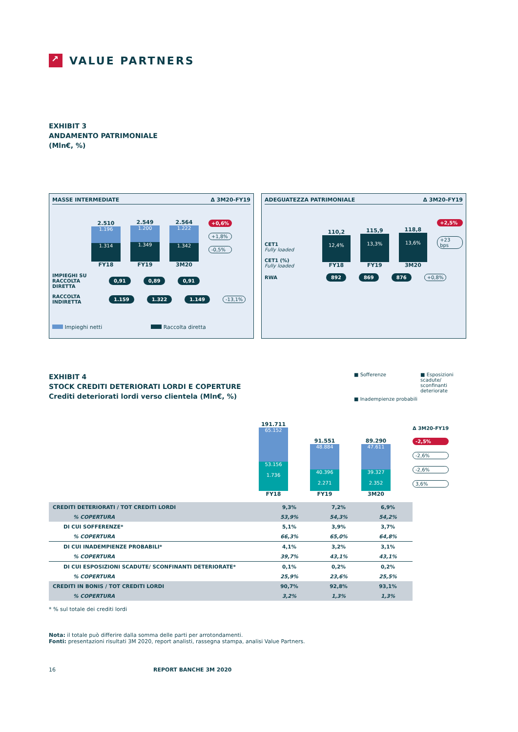↗
VALUE PARTNERS
EXHIBIT 3
ANDAMENTO PATRIMONIALE
(Mln€, %)
MASSE INTERMEDIATE Δ 3M20-FY19
2.510
1.196
1.314
FY18
2.549
1.200
1.349
FY19
2.564
1.222
1.342
3M20
+0,6%
+1,8%
-0,5%
IMPIEGHI SU RACCOLTA DIRETTA 0,91 0,89 0,91
RACCOLTA INDIRETTA 1.159 1.322 1.149 -13,1%
Impieghi netti Raccolta diretta
ADEGUATEZZA PATRIMONIALE Δ 3M20-FY19
CET1
Fully loaded
CET1 (%)
Fully loaded
110,2
12,4%
FY18
115,9
13,3%
FY19
118,8
13,6%
3M20
+2,5%
+23 bps
RWA 892 869 876 +0,8%
EXHIBIT 4
STOCK CREDITI DETERIORATI LORDI E COPERTURE
Crediti deteriorati lordi verso clientela (Mln€, %)
■ Sofferenze ■ Esposizioni scadute/ sconfinanti deteriorate ■ Inadempienze probabili
191.711
65.152
53.156
1.736
FY18
91.551
48.884
40.396
2.271
FY19
89.290
47.611
39.327
2.352
3M20
Δ 3M20-FY19
-2,5%
-2,6%
-2,6%
3,6%
| CREDITI DETERIORATI / TOT CREDITI LORDI | 9,3% | 7,2% | 6,9% |
| % COPERTURA | 53,9% | 54,3% | 54,2% |
| DI CUI SOFFERENZE* | 5,1% | 3,9% | 3,7% |
| % COPERTURA | 66,3% | 65,0% | 64,8% |
| DI CUI INADEMPIENZE PROBABILI* | 4,1% | 3,2% | 3,1% |
| % COPERTURA | 39,7% | 43,1% | 43,1% |
| DI CUI ESPOSIZIONI SCADUTE/ SCONFINANTI DETERIORATE* | 0,1% | 0,2% | 0,2% |
| % COPERTURA | 25,9% | 23,6% | 25,5% |
| CREDITI IN BONIS / TOT CREDITI LORDI | 90,7% | 92,8% | 93,1% |
| % COPERTURA | 3,2% | 1,3% | 1,3% |
* % sul totale dei crediti lordi
Nota: il totale può differire dalla somma delle parti per arrotondamenti.
Fonti: presentazioni risultati 3M 2020, report analisti, rassegna stampa, analisi Value Partners.
16 REPORT BANCHE 3M 2020